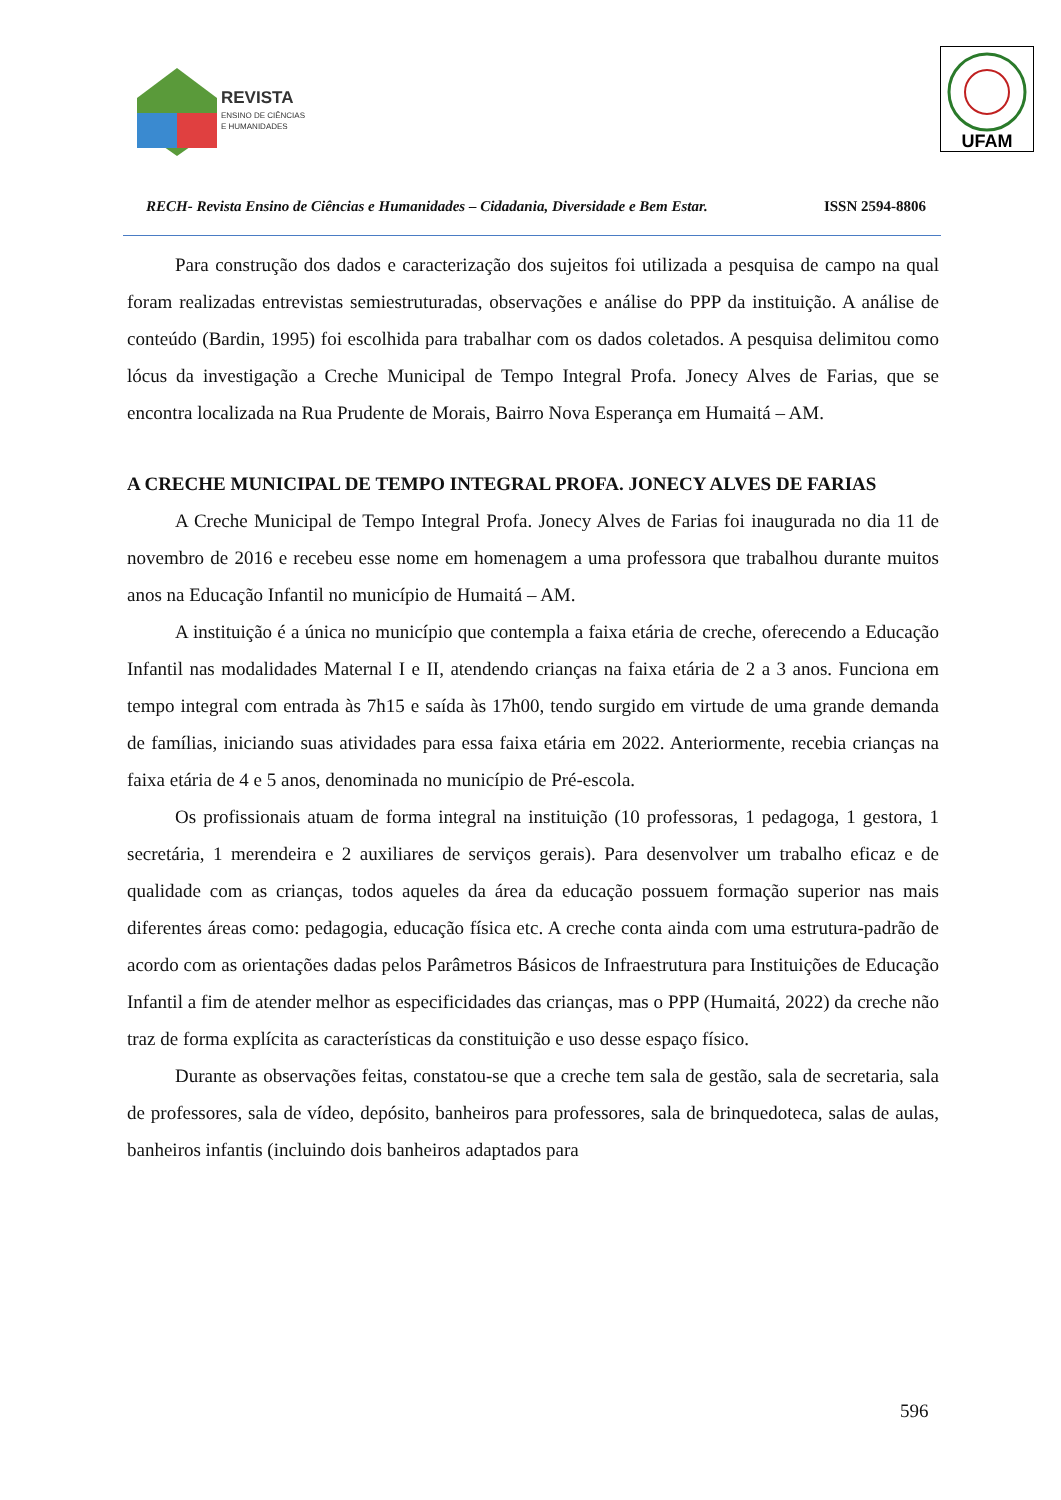REVISTA
ENSINO DE CIÊNCIAS
E HUMANIDADES
UFAM
RECH- Revista Ensino de Ciências e Humanidades – Cidadania, Diversidade e Bem Estar. ISSN 2594-8806
Para construção dos dados e caracterização dos sujeitos foi utilizada a pesquisa de campo na qual foram realizadas entrevistas semiestruturadas, observações e análise do PPP da instituição. A análise de conteúdo (Bardin, 1995) foi escolhida para trabalhar com os dados coletados. A pesquisa delimitou como lócus da investigação a Creche Municipal de Tempo Integral Profa. Jonecy Alves de Farias, que se encontra localizada na Rua Prudente de Morais, Bairro Nova Esperança em Humaitá – AM.
A CRECHE MUNICIPAL DE TEMPO INTEGRAL PROFA. JONECY ALVES DE FARIAS
A Creche Municipal de Tempo Integral Profa. Jonecy Alves de Farias foi inaugurada no dia 11 de novembro de 2016 e recebeu esse nome em homenagem a uma professora que trabalhou durante muitos anos na Educação Infantil no município de Humaitá – AM.
A instituição é a única no município que contempla a faixa etária de creche, oferecendo a Educação Infantil nas modalidades Maternal I e II, atendendo crianças na faixa etária de 2 a 3 anos. Funciona em tempo integral com entrada às 7h15 e saída às 17h00, tendo surgido em virtude de uma grande demanda de famílias, iniciando suas atividades para essa faixa etária em 2022. Anteriormente, recebia crianças na faixa etária de 4 e 5 anos, denominada no município de Pré-escola.
Os profissionais atuam de forma integral na instituição (10 professoras, 1 pedagoga, 1 gestora, 1 secretária, 1 merendeira e 2 auxiliares de serviços gerais). Para desenvolver um trabalho eficaz e de qualidade com as crianças, todos aqueles da área da educação possuem formação superior nas mais diferentes áreas como: pedagogia, educação física etc. A creche conta ainda com uma estrutura-padrão de acordo com as orientações dadas pelos Parâmetros Básicos de Infraestrutura para Instituições de Educação Infantil a fim de atender melhor as especificidades das crianças, mas o PPP (Humaitá, 2022) da creche não traz de forma explícita as características da constituição e uso desse espaço físico.
Durante as observações feitas, constatou-se que a creche tem sala de gestão, sala de secretaria, sala de professores, sala de vídeo, depósito, banheiros para professores, sala de brinquedoteca, salas de aulas, banheiros infantis (incluindo dois banheiros adaptados para
596